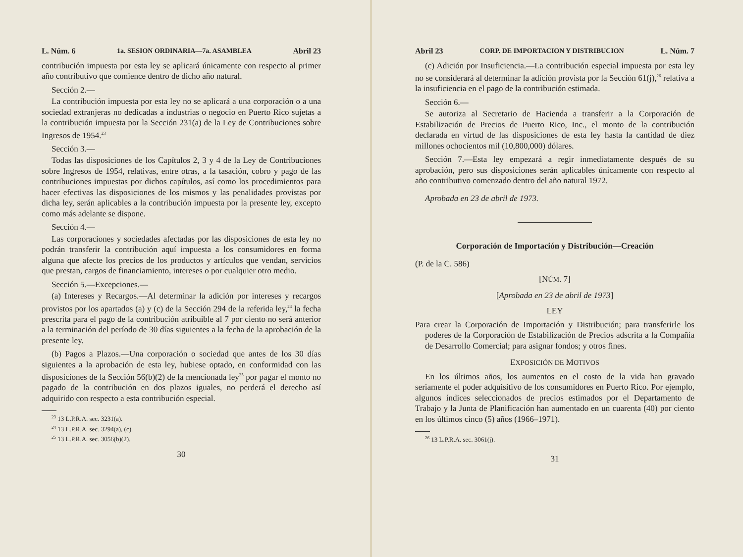L. Núm. 6 1a. SESION ORDINARIA—7a. ASAMBLEA Abril 23
contribución impuesta por esta ley se aplicará únicamente con respecto al primer año contributivo que comience dentro de dicho año natural.
Sección 2.—
La contribución impuesta por esta ley no se aplicará a una corporación o a una sociedad extranjeras no dedicadas a industrias o negocio en Puerto Rico sujetas a la contribución impuesta por la Sección 231(a) de la Ley de Contribuciones sobre Ingresos de 1954.<sup>23</sup>
Sección 3.—
Todas las disposiciones de los Capítulos 2, 3 y 4 de la Ley de Contribuciones sobre Ingresos de 1954, relativas, entre otras, a la tasación, cobro y pago de las contribuciones impuestas por dichos capítulos, así como los procedimientos para hacer efectivas las disposiciones de los mismos y las penalidades provistas por dicha ley, serán aplicables a la contribución impuesta por la presente ley, excepto como más adelante se dispone.
Sección 4.—
Las corporaciones y sociedades afectadas por las disposiciones de esta ley no podrán transferir la contribución aquí impuesta a los consumidores en forma alguna que afecte los precios de los productos y artículos que vendan, servicios que prestan, cargos de financiamiento, intereses o por cualquier otro medio.
Sección 5.—Excepciones.—
(a) Intereses y Recargos.—Al determinar la adición por intereses y recargos provistos por los apartados (a) y (c) de la Sección 294 de la referida ley,<sup>24</sup> la fecha prescrita para el pago de la contribución atribuible al 7 por ciento no será anterior a la terminación del período de 30 días siguientes a la fecha de la aprobación de la presente ley.
(b) Pagos a Plazos.—Una corporación o sociedad que antes de los 30 días siguientes a la aprobación de esta ley, hubiese optado, en conformidad con las disposiciones de la Sección 56(b)(2) de la mencionada ley<sup>25</sup> por pagar el monto no pagado de la contribución en dos plazos iguales, no perderá el derecho así adquirido con respecto a esta contribución especial.
<sup>23</sup> 13 L.P.R.A. sec. 3231(a).
<sup>24</sup> 13 L.P.R.A. sec. 3294(a), (c).
<sup>25</sup> 13 L.P.R.A. sec. 3056(b)(2).
30
Abril 23 CORP. DE IMPORTACION Y DISTRIBUCION L. Núm. 7
(c) Adición por Insuficiencia.—La contribución especial impuesta por esta ley no se considerará al determinar la adición provista por la Sección 61(j),<sup>26</sup> relativa a la insuficiencia en el pago de la contribución estimada.
Sección 6.—
Se autoriza al Secretario de Hacienda a transferir a la Corporación de Estabilización de Precios de Puerto Rico, Inc., el monto de la contribución declarada en virtud de las disposiciones de esta ley hasta la cantidad de diez millones ochocientos mil (10,800,000) dólares.
Sección 7.—Esta ley empezará a regir inmediatamente después de su aprobación, pero sus disposiciones serán aplicables únicamente con respecto al año contributivo comenzado dentro del año natural 1972.
Aprobada en 23 de abril de 1973.
Corporación de Importación y Distribución—Creación
(P. de la C. 586)
[NÚM. 7]
[Aprobada en 23 de abril de 1973]
LEY
Para crear la Corporación de Importación y Distribución; para transferirle los poderes de la Corporación de Estabilización de Precios adscrita a la Compañía de Desarrollo Comercial; para asignar fondos; y otros fines.
EXPOSICIÓN DE MOTIVOS
En los últimos años, los aumentos en el costo de la vida han gravado seriamente el poder adquisitivo de los consumidores en Puerto Rico. Por ejemplo, algunos índices seleccionados de precios estimados por el Departamento de Trabajo y la Junta de Planificación han aumentado en un cuarenta (40) por ciento en los últimos cinco (5) años (1966–1971).
<sup>26</sup> 13 L.P.R.A. sec. 3061(j).
31